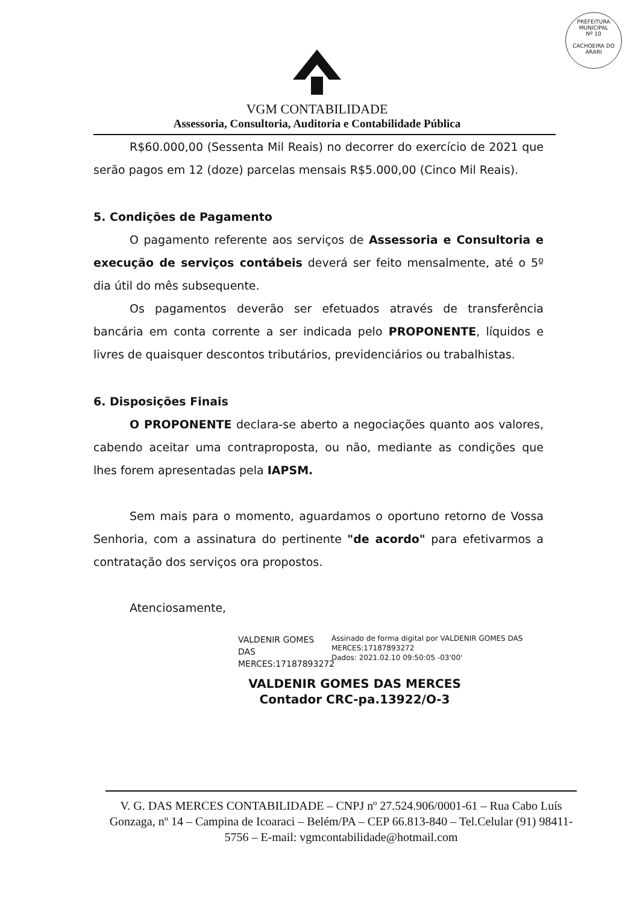PREFEITURA MUNICIPAL
Nº 10
CACHOEIRA DO ARARI
VGM CONTABILIDADE
Assessoria, Consultoria, Auditoria e Contabilidade Pública
R$60.000,00 (Sessenta Mil Reais) no decorrer do exercício de 2021 que serão pagos em 12 (doze) parcelas mensais R$5.000,00 (Cinco Mil Reais).
5. Condições de Pagamento
O pagamento referente aos serviços de Assessoria e Consultoria e execução de serviços contábeis deverá ser feito mensalmente, até o 5º dia útil do mês subsequente.
Os pagamentos deverão ser efetuados através de transferência bancária em conta corrente a ser indicada pelo PROPONENTE, líquidos e livres de quaisquer descontos tributários, previdenciários ou trabalhistas.
6. Disposições Finais
O PROPONENTE declara-se aberto a negociações quanto aos valores, cabendo aceitar uma contraproposta, ou não, mediante as condições que lhes forem apresentadas pela IAPSM.
Sem mais para o momento, aguardamos o oportuno retorno de Vossa Senhoria, com a assinatura do pertinente "de acordo" para efetivarmos a contratação dos serviços ora propostos.
Atenciosamente,
VALDENIR GOMES DAS MERCES:17187893272
Assinado de forma digital por VALDENIR GOMES DAS MERCES:17187893272
Dados: 2021.02.10 09:50:05 -03'00'
VALDENIR GOMES DAS MERCES
Contador CRC-pa.13922/O-3
V. G. DAS MERCES CONTABILIDADE – CNPJ nº 27.524.906/0001-61 – Rua Cabo Luís Gonzaga, nº 14 – Campina de Icoaraci – Belém/PA – CEP 66.813-840 – Tel.Celular (91) 98411-5756 – E-mail: vgmcontabilidade@hotmail.com